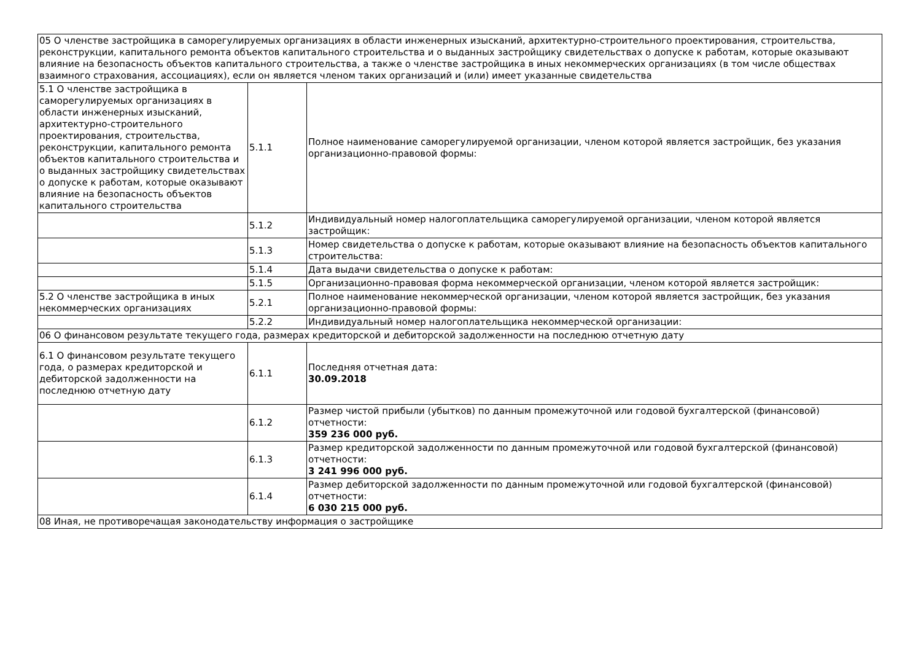| 05 О членстве застройщика в саморегулируемых организациях в области инженерных изысканий, архитектурно-строительного проектирования, строительства, реконструкции, капитального ремонта объектов капитального строительства и о выданных застройщику свидетельствах о допуске к работам, которые оказывают влияние на безопасность объектов капитального строительства, а также о членстве застройщика в иных некоммерческих организациях (в том числе обществах взаимного страхования, ассоциациях), если он является членом таких организаций и (или) имеет указанные свидетельства | | |
| 5.1 О членстве застройщика в саморегулируемых организациях в области инженерных изысканий, архитектурно-строительного проектирования, строительства, реконструкции, капитального ремонта объектов капитального строительства и о выданных застройщику свидетельствах о допуске к работам, которые оказывают влияние на безопасность объектов капитального строительства | 5.1.1 | Полное наименование саморегулируемой организации, членом которой является застройщик, без указания организационно-правовой формы: |
| | 5.1.2 | Индивидуальный номер налогоплательщика саморегулируемой организации, членом которой является застройщик: |
| | 5.1.3 | Номер свидетельства о допуске к работам, которые оказывают влияние на безопасность объектов капитального строительства: |
| | 5.1.4 | Дата выдачи свидетельства о допуске к работам: |
| | 5.1.5 | Организационно-правовая форма некоммерческой организации, членом которой является застройщик: |
| 5.2 О членстве застройщика в иных некоммерческих организациях | 5.2.1 | Полное наименование некоммерческой организации, членом которой является застройщик, без указания организационно-правовой формы: |
| | 5.2.2 | Индивидуальный номер налогоплательщика некоммерческой организации: |
| 06 О финансовом результате текущего года, размерах кредиторской и дебиторской задолженности на последнюю отчетную дату | | |
| 6.1 О финансовом результате текущего года, о размерах кредиторской и дебиторской задолженности на последнюю отчетную дату | 6.1.1 | Последняя отчетная дата: 30.09.2018 |
| | 6.1.2 | Размер чистой прибыли (убытков) по данным промежуточной или годовой бухгалтерской (финансовой) отчетности: 359 236 000 руб. |
| | 6.1.3 | Размер кредиторской задолженности по данным промежуточной или годовой бухгалтерской (финансовой) отчетности: 3 241 996 000 руб. |
| | 6.1.4 | Размер дебиторской задолженности по данным промежуточной или годовой бухгалтерской (финансовой) отчетности: 6 030 215 000 руб. |
| 08 Иная, не противоречащая законодательству информация о застройщике | | |